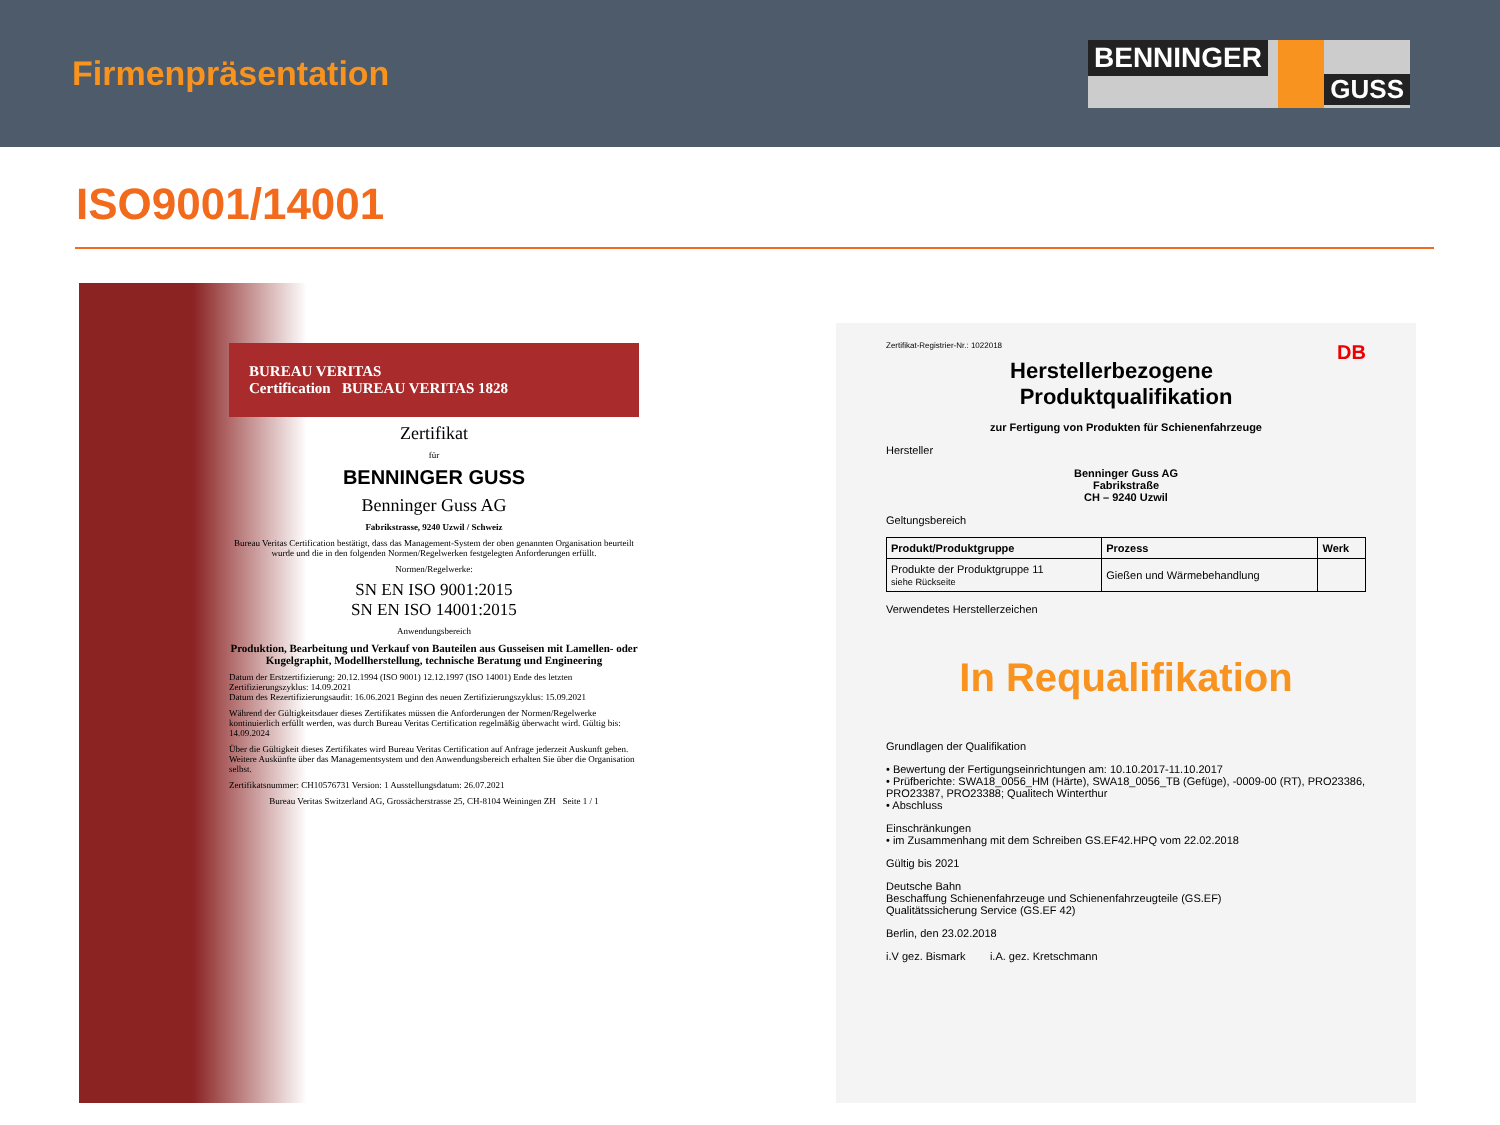Firmenpräsentation
BENNINGER GUSS
ISO9001/14001
BUREAU VERITAS
Certification BUREAU VERITAS 1828
Zertifikat
für
BENNINGER GUSS
Benninger Guss AG
Fabrikstrasse, 9240 Uzwil / Schweiz
Bureau Veritas Certification bestätigt, dass das Management-System der oben genannten Organisation beurteilt wurde und die in den folgenden Normen/Regelwerken festgelegten Anforderungen erfüllt.
Normen/Regelwerke:
SN EN ISO 9001:2015
SN EN ISO 14001:2015
Anwendungsbereich
Produktion, Bearbeitung und Verkauf von Bauteilen aus Gusseisen mit Lamellen- oder Kugelgraphit, Modellherstellung, technische Beratung und Engineering
Datum der Erstzertifizierung: 20.12.1994 (ISO 9001) 12.12.1997 (ISO 14001) Ende des letzten Zertifizierungszyklus: 14.09.2021
Datum des Rezertifizierungsaudit: 16.06.2021 Beginn des neuen Zertifizierungszyklus: 15.09.2021
Während der Gültigkeitsdauer dieses Zertifikates müssen die Anforderungen der Normen/Regelwerke kontinuierlich erfüllt werden, was durch Bureau Veritas Certification regelmäßig überwacht wird. Gültig bis: 14.09.2024
Über die Gültigkeit dieses Zertifikates wird Bureau Veritas Certification auf Anfrage jederzeit Auskunft geben. Weitere Auskünfte über das Managementsystem und den Anwendungsbereich erhalten Sie über die Organisation selbst.
Zertifikatsnummer: CH10576731 Version: 1 Ausstellungsdatum: 26.07.2021
Bureau Veritas Switzerland AG, Grossächerstrasse 25, CH-8104 Weiningen ZH Seite 1 / 1
Zertifikat-Registrier-Nr.: 1022018 DB
Herstellerbezogene
Produktqualifikation
zur Fertigung von Produkten für Schienenfahrzeuge
Hersteller
Benninger Guss AG
Fabrikstraße
CH – 9240 Uzwil
Geltungsbereich
| Produkt/Produktgruppe | Prozess | Werk |
| --- | --- | --- |
| Produkte der Produktgruppe 11 siehe Rückseite | Gießen und Wärmebehandlung | |
Verwendetes Herstellerzeichen
In Requalifikation
Grundlagen der Qualifikation
• Bewertung der Fertigungseinrichtungen am: 10.10.2017-11.10.2017
• Prüfberichte: SWA18_0056_HM (Härte), SWA18_0056_TB (Gefüge), -0009-00 (RT), PRO23386, PRO23387, PRO23388; Qualitech Winterthur
• Abschluss
Einschränkungen
• im Zusammenhang mit dem Schreiben GS.EF42.HPQ vom 22.02.2018
Gültig bis 2021
Deutsche Bahn
Beschaffung Schienenfahrzeuge und Schienenfahrzeugteile (GS.EF)
Qualitätssicherung Service (GS.EF 42)
Berlin, den 23.02.2018
i.V gez. Bismark i.A. gez. Kretschmann